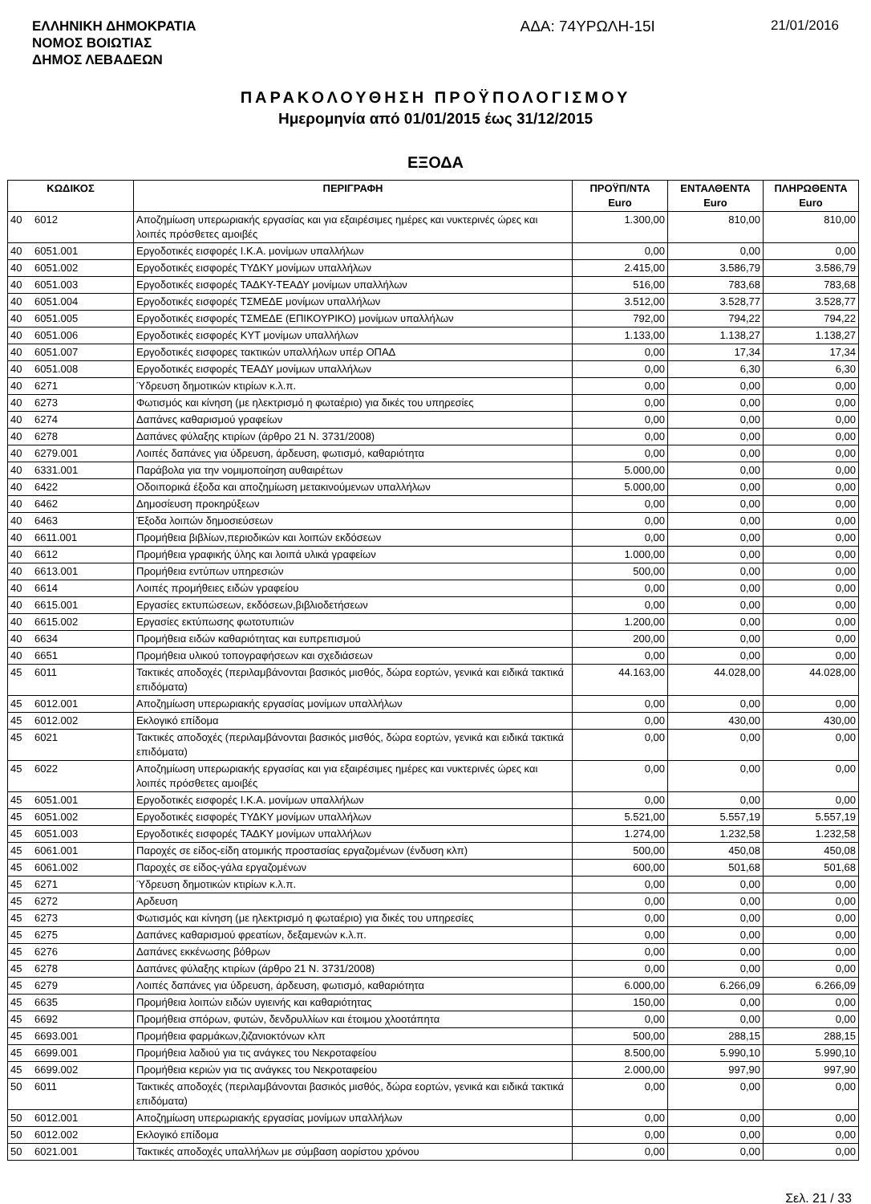ΕΛΛΗΝΙΚΗ ΔΗΜΟΚΡΑΤΙΑ
ΝΟΜΟΣ ΒΟΙΩΤΙΑΣ
ΔΗΜΟΣ ΛΕΒΑΔΕΩΝ
ΑΔΑ: 74ΥΡΩΛΗ-15Ι 21/01/2016
ΠΑΡΑΚΟΛΟΥΘΗΣΗ ΠΡΟΫΠΟΛΟΓΙΣΜΟΥ
Ημερομηνία από 01/01/2015 έως 31/12/2015
ΕΞΟΔΑ
| ΚΩΔΙΚΟΣ | | ΠΕΡΙΓΡΑΦΗ | ΠΡΟΫΠ/ΝΤΑ Euro | ΕΝΤΑΛΘΕΝΤΑ Euro | ΠΛΗΡΩΘΕΝΤΑ Euro |
| --- | --- | --- | --- | --- | --- |
| 40 | 6012 | Αποζημίωση υπερωριακής εργασίας και για εξαιρέσιμες ημέρες και νυκτερινές ώρες και λοιπές πρόσθετες αμοιβές | 1.300,00 | 810,00 | 810,00 |
| 40 | 6051.001 | Εργοδοτικές εισφορές Ι.Κ.Α. μονίμων υπαλλήλων | 0,00 | 0,00 | 0,00 |
| 40 | 6051.002 | Εργοδοτικές εισφορές ΤΥΔΚΥ μονίμων υπαλλήλων | 2.415,00 | 3.586,79 | 3.586,79 |
| 40 | 6051.003 | Εργοδοτικές εισφορές ΤΑΔΚΥ-ΤΕΑΔΥ μονίμων υπαλλήλων | 516,00 | 783,68 | 783,68 |
| 40 | 6051.004 | Εργοδοτικές εισφορές ΤΣΜΕΔΕ μονίμων υπαλλήλων | 3.512,00 | 3.528,77 | 3.528,77 |
| 40 | 6051.005 | Εργοδοτικές εισφορές ΤΣΜΕΔΕ (ΕΠΙΚΟΥΡΙΚΟ) μονίμων υπαλλήλων | 792,00 | 794,22 | 794,22 |
| 40 | 6051.006 | Εργοδοτικές εισφορές ΚΥΤ μονίμων υπαλλήλων | 1.133,00 | 1.138,27 | 1.138,27 |
| 40 | 6051.007 | Εργοδοτικές εισφορες τακτικών υπαλλήλων υπέρ ΟΠΑΔ | 0,00 | 17,34 | 17,34 |
| 40 | 6051.008 | Εργοδοτικές εισφορές ΤΕΑΔΥ μονίμων υπαλλήλων | 0,00 | 6,30 | 6,30 |
| 40 | 6271 | Ύδρευση δημοτικών κτιρίων κ.λ.π. | 0,00 | 0,00 | 0,00 |
| 40 | 6273 | Φωτισμός και κίνηση (με ηλεκτρισμό η φωταέριο) για δικές του υπηρεσίες | 0,00 | 0,00 | 0,00 |
| 40 | 6274 | Δαπάνες καθαρισμού γραφείων | 0,00 | 0,00 | 0,00 |
| 40 | 6278 | Δαπάνες φύλαξης κτιρίων (άρθρο 21 Ν. 3731/2008) | 0,00 | 0,00 | 0,00 |
| 40 | 6279.001 | Λοιπές δαπάνες για ύδρευση, άρδευση, φωτισμό, καθαριότητα | 0,00 | 0,00 | 0,00 |
| 40 | 6331.001 | Παράβολα για την νομιμοποίηση αυθαιρέτων | 5.000,00 | 0,00 | 0,00 |
| 40 | 6422 | Οδοιπορικά έξοδα και αποζημίωση μετακινούμενων υπαλλήλων | 5.000,00 | 0,00 | 0,00 |
| 40 | 6462 | Δημοσίευση προκηρύξεων | 0,00 | 0,00 | 0,00 |
| 40 | 6463 | Έξοδα λοιπών δημοσιεύσεων | 0,00 | 0,00 | 0,00 |
| 40 | 6611.001 | Προμήθεια βιβλίων,περιοδικών και λοιπών εκδόσεων | 0,00 | 0,00 | 0,00 |
| 40 | 6612 | Προμήθεια γραφικής ύλης και λοιπά υλικά γραφείων | 1.000,00 | 0,00 | 0,00 |
| 40 | 6613.001 | Προμήθεια εντύπων υπηρεσιών | 500,00 | 0,00 | 0,00 |
| 40 | 6614 | Λοιπές προμήθειες ειδών γραφείου | 0,00 | 0,00 | 0,00 |
| 40 | 6615.001 | Εργασίες εκτυπώσεων, εκδόσεων,βιβλιοδετήσεων | 0,00 | 0,00 | 0,00 |
| 40 | 6615.002 | Εργασίες εκτύπωσης φωτοτυπιών | 1.200,00 | 0,00 | 0,00 |
| 40 | 6634 | Προμήθεια ειδών καθαριότητας και ευπρεπισμού | 200,00 | 0,00 | 0,00 |
| 40 | 6651 | Προμήθεια υλικού τοπογραφήσεων και σχεδιάσεων | 0,00 | 0,00 | 0,00 |
| 45 | 6011 | Τακτικές αποδοχές (περιλαμβάνονται βασικός μισθός, δώρα εορτών, γενικά και ειδικά τακτικά επιδόματα) | 44.163,00 | 44.028,00 | 44.028,00 |
| 45 | 6012.001 | Αποζημίωση υπερωριακής εργασίας μονίμων υπαλλήλων | 0,00 | 0,00 | 0,00 |
| 45 | 6012.002 | Εκλογικό επίδομα | 0,00 | 430,00 | 430,00 |
| 45 | 6021 | Τακτικές αποδοχές (περιλαμβάνονται βασικός μισθός, δώρα εορτών, γενικά και ειδικά τακτικά επιδόματα) | 0,00 | 0,00 | 0,00 |
| 45 | 6022 | Αποζημίωση υπερωριακής εργασίας και για εξαιρέσιμες ημέρες και νυκτερινές ώρες και λοιπές πρόσθετες αμοιβές | 0,00 | 0,00 | 0,00 |
| 45 | 6051.001 | Εργοδοτικές εισφορές Ι.Κ.Α. μονίμων υπαλλήλων | 0,00 | 0,00 | 0,00 |
| 45 | 6051.002 | Εργοδοτικές εισφορές ΤΥΔΚΥ μονίμων υπαλλήλων | 5.521,00 | 5.557,19 | 5.557,19 |
| 45 | 6051.003 | Εργοδοτικές εισφορές ΤΑΔΚΥ μονίμων υπαλλήλων | 1.274,00 | 1.232,58 | 1.232,58 |
| 45 | 6061.001 | Παροχές σε είδος-είδη ατομικής προστασίας εργαζομένων (ένδυση κλπ) | 500,00 | 450,08 | 450,08 |
| 45 | 6061.002 | Παροχές σε είδος-γάλα εργαζομένων | 600,00 | 501,68 | 501,68 |
| 45 | 6271 | Ύδρευση δημοτικών κτιρίων κ.λ.π. | 0,00 | 0,00 | 0,00 |
| 45 | 6272 | Αρδευση | 0,00 | 0,00 | 0,00 |
| 45 | 6273 | Φωτισμός και κίνηση (με ηλεκτρισμό η φωταέριο) για δικές του υπηρεσίες | 0,00 | 0,00 | 0,00 |
| 45 | 6275 | Δαπάνες καθαρισμού φρεατίων, δεξαμενών κ.λ.π. | 0,00 | 0,00 | 0,00 |
| 45 | 6276 | Δαπάνες εκκένωσης βόθρων | 0,00 | 0,00 | 0,00 |
| 45 | 6278 | Δαπάνες φύλαξης κτιρίων (άρθρο 21 Ν. 3731/2008) | 0,00 | 0,00 | 0,00 |
| 45 | 6279 | Λοιπές δαπάνες για ύδρευση, άρδευση, φωτισμό, καθαριότητα | 6.000,00 | 6.266,09 | 6.266,09 |
| 45 | 6635 | Προμήθεια λοιπών ειδών υγιεινής και καθαριότητας | 150,00 | 0,00 | 0,00 |
| 45 | 6692 | Προμήθεια σπόρων, φυτών, δενδρυλλίων και έτοιμου χλοοτάπητα | 0,00 | 0,00 | 0,00 |
| 45 | 6693.001 | Προμήθεια φαρμάκων,ζιζανιοκτόνων κλπ | 500,00 | 288,15 | 288,15 |
| 45 | 6699.001 | Προμήθεια λαδιού για τις ανάγκες του Νεκροταφείου | 8.500,00 | 5.990,10 | 5.990,10 |
| 45 | 6699.002 | Προμήθεια κεριών για τις ανάγκες του Νεκροταφείου | 2.000,00 | 997,90 | 997,90 |
| 50 | 6011 | Τακτικές αποδοχές (περιλαμβάνονται βασικός μισθός, δώρα εορτών, γενικά και ειδικά τακτικά επιδόματα) | 0,00 | 0,00 | 0,00 |
| 50 | 6012.001 | Αποζημίωση υπερωριακής εργασίας μονίμων υπαλλήλων | 0,00 | 0,00 | 0,00 |
| 50 | 6012.002 | Εκλογικό επίδομα | 0,00 | 0,00 | 0,00 |
| 50 | 6021.001 | Τακτικές αποδοχές υπαλλήλων με σύμβαση αορίστου χρόνου | 0,00 | 0,00 | 0,00 |
Σελ. 21 / 33